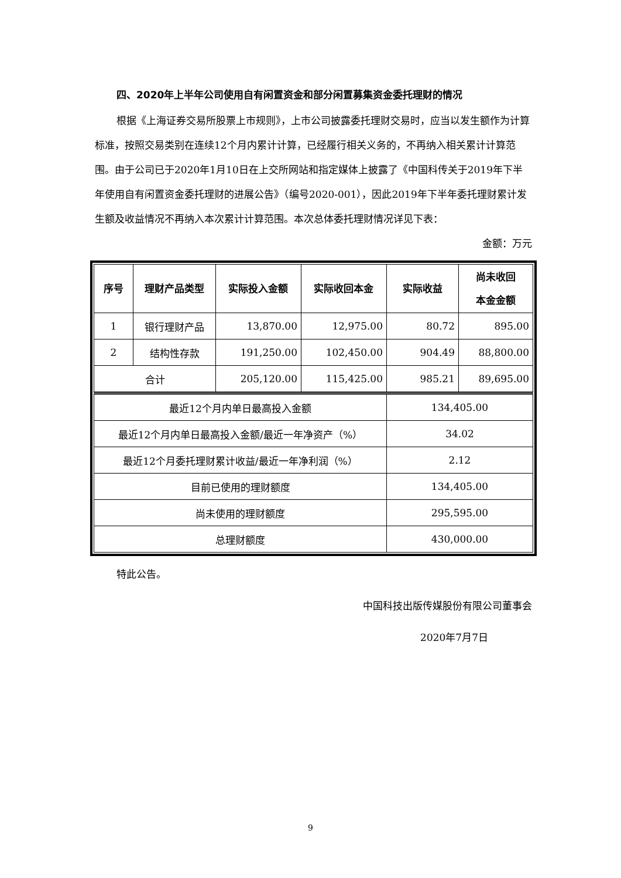四、2020年上半年公司使用自有闲置资金和部分闲置募集资金委托理财的情况
根据《上海证券交易所股票上市规则》，上市公司披露委托理财交易时，应当以发生额作为计算标准，按照交易类别在连续12个月内累计计算，已经履行相关义务的，不再纳入相关累计计算范围。由于公司已于2020年1月10日在上交所网站和指定媒体上披露了《中国科传关于2019年下半年使用自有闲置资金委托理财的进展公告》（编号2020-001），因此2019年下半年委托理财累计发生额及收益情况不再纳入本次累计计算范围。本次总体委托理财情况详见下表：
金额：万元
| 序号 | 理财产品类型 | 实际投入金额 | 实际收回本金 | 实际收益 | 尚未收回 本金金额 |
| --- | --- | --- | --- | --- | --- |
| 1 | 银行理财产品 | 13,870.00 | 12,975.00 | 80.72 | 895.00 |
| 2 | 结构性存款 | 191,250.00 | 102,450.00 | 904.49 | 88,800.00 |
| 合计 | | 205,120.00 | 115,425.00 | 985.21 | 89,695.00 |
| 最近12个月内单日最高投入金额 | | | | 134,405.00 | |
| 最近12个月内单日最高投入金额/最近一年净资产（%） | | | | 34.02 | |
| 最近12个月委托理财累计收益/最近一年净利润（%） | | | | 2.12 | |
| 目前已使用的理财额度 | | | | 134,405.00 | |
| 尚未使用的理财额度 | | | | 295,595.00 | |
| 总理财额度 | | | | 430,000.00 | |
特此公告。
中国科技出版传媒股份有限公司董事会
2020年7月7日
9